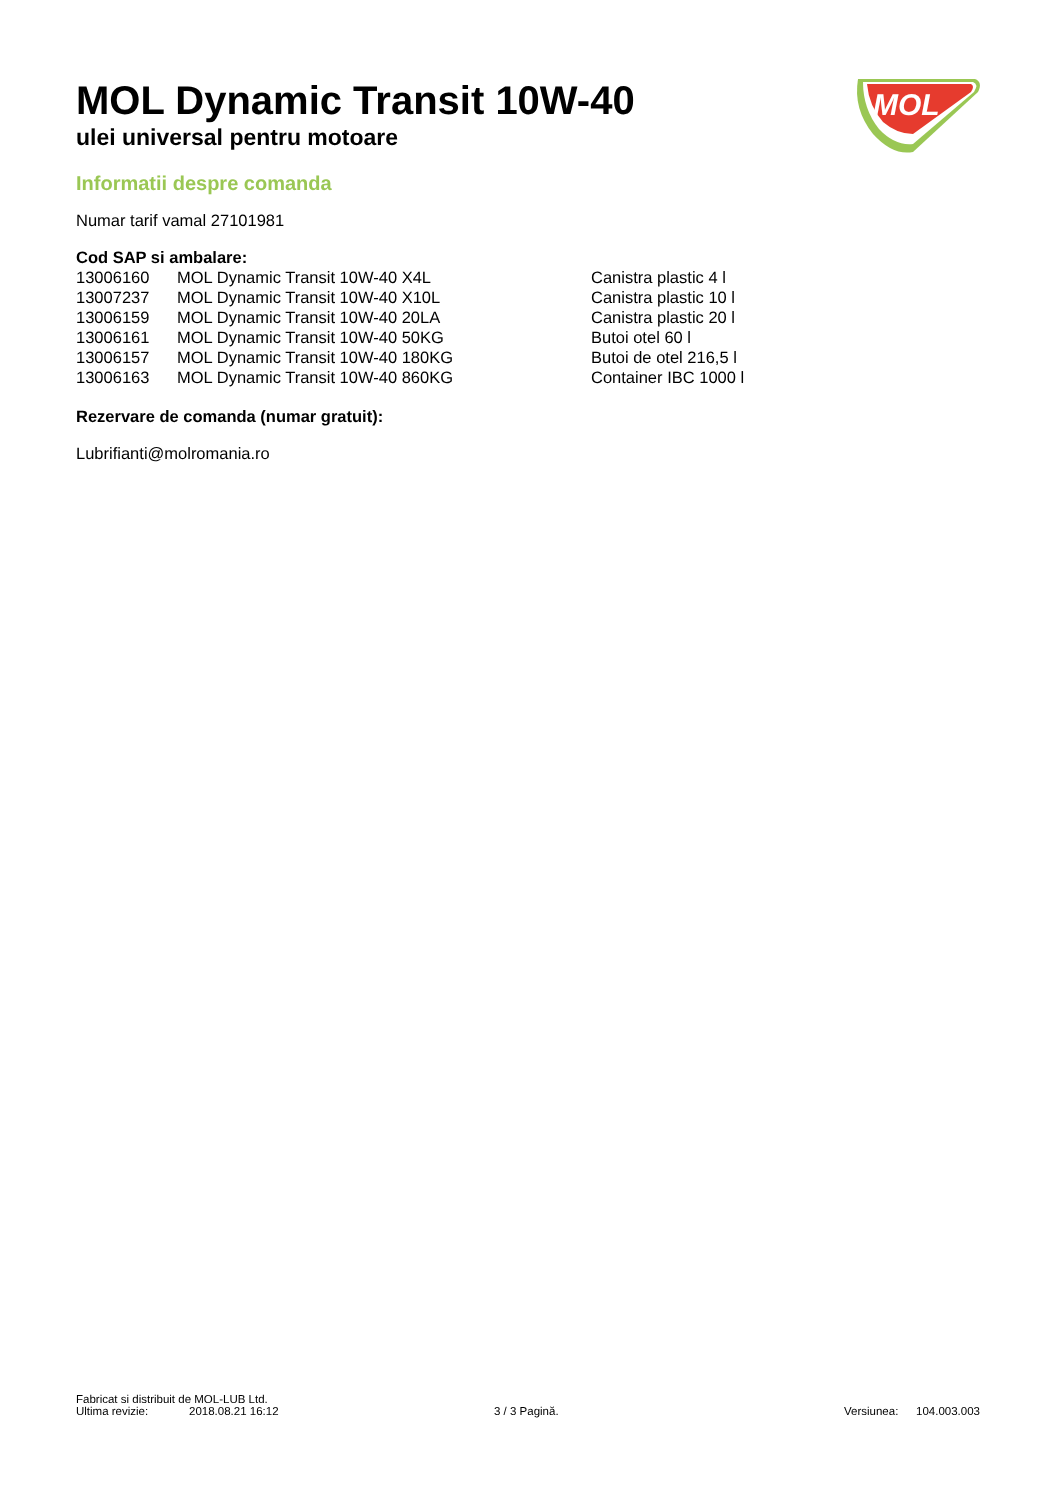MOL Dynamic Transit 10W-40
ulei universal pentru motoare
MOL
Informatii despre comanda
Numar tarif vamal 27101981
Cod SAP si ambalare:
| 13006160 | MOL Dynamic Transit 10W-40 X4L | Canistra plastic 4 l |
| 13007237 | MOL Dynamic Transit 10W-40 X10L | Canistra plastic 10 l |
| 13006159 | MOL Dynamic Transit 10W-40 20LA | Canistra plastic 20 l |
| 13006161 | MOL Dynamic Transit 10W-40 50KG | Butoi otel 60 l |
| 13006157 | MOL Dynamic Transit 10W-40 180KG | Butoi de otel 216,5 l |
| 13006163 | MOL Dynamic Transit 10W-40 860KG | Container IBC 1000 l |
Rezervare de comanda (numar gratuit):
Lubrifianti@molromania.ro
Fabricat si distribuit de MOL-LUB Ltd.
Ultima revizie: 2018.08.21 16:12 3 / 3 Pagină. Versiunea: 104.003.003